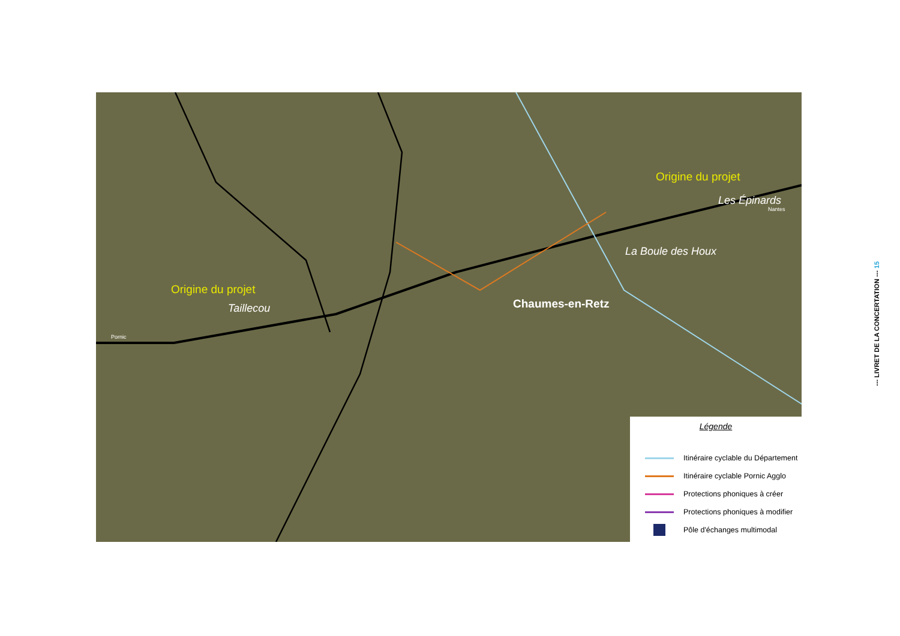Origine du projet
Taillecou
Origine du projet
Les Épinards
La Boule des Houx
Chaumes-en-Retz
Pornic
Nantes
Légende
Itinéraire cyclable du Département
Itinéraire cyclable Pornic Agglo
Protections phoniques à créer
Protections phoniques à modifier
Pôle d'échanges multimodal
--- LIVRET DE LA CONCERTATION --- 15